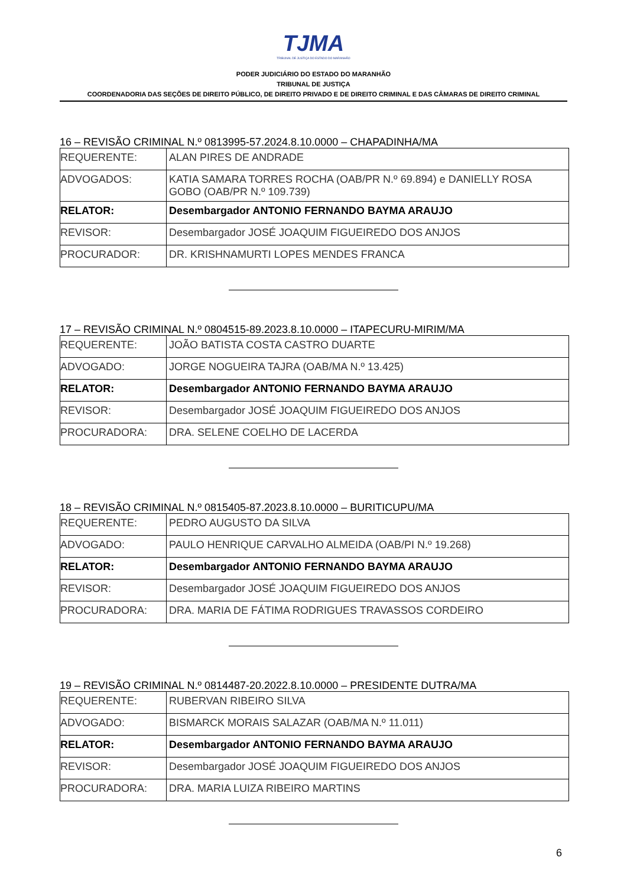TJMA
TRIBUNAL DE JUSTIÇA DO ESTADO DO MARANHÃO
PODER JUDICIÁRIO DO ESTADO DO MARANHÃO
TRIBUNAL DE JUSTIÇA
COORDENADORIA DAS SEÇÕES DE DIREITO PÚBLICO, DE DIREITO PRIVADO E DE DIREITO CRIMINAL E DAS CÂMARAS DE DIREITO CRIMINAL
16 – REVISÃO CRIMINAL N.º 0813995-57.2024.8.10.0000 – CHAPADINHA/MA
| REQUERENTE: | ALAN PIRES DE ANDRADE |
| ADVOGADOS: | KATIA SAMARA TORRES ROCHA (OAB/PR N.º 69.894) e DANIELLY ROSA GOBO (OAB/PR N.º 109.739) |
| RELATOR: | Desembargador ANTONIO FERNANDO BAYMA ARAUJO |
| REVISOR: | Desembargador JOSÉ JOAQUIM FIGUEIREDO DOS ANJOS |
| PROCURADOR: | DR. KRISHNAMURTI LOPES MENDES FRANCA |
17 – REVISÃO CRIMINAL N.º 0804515-89.2023.8.10.0000 – ITAPECURU-MIRIM/MA
| REQUERENTE: | JOÃO BATISTA COSTA CASTRO DUARTE |
| ADVOGADO: | JORGE NOGUEIRA TAJRA (OAB/MA N.º 13.425) |
| RELATOR: | Desembargador ANTONIO FERNANDO BAYMA ARAUJO |
| REVISOR: | Desembargador JOSÉ JOAQUIM FIGUEIREDO DOS ANJOS |
| PROCURADORA: | DRA. SELENE COELHO DE LACERDA |
18 – REVISÃO CRIMINAL N.º 0815405-87.2023.8.10.0000 – BURITICUPU/MA
| REQUERENTE: | PEDRO AUGUSTO DA SILVA |
| ADVOGADO: | PAULO HENRIQUE CARVALHO ALMEIDA (OAB/PI N.º 19.268) |
| RELATOR: | Desembargador ANTONIO FERNANDO BAYMA ARAUJO |
| REVISOR: | Desembargador JOSÉ JOAQUIM FIGUEIREDO DOS ANJOS |
| PROCURADORA: | DRA. MARIA DE FÁTIMA RODRIGUES TRAVASSOS CORDEIRO |
19 – REVISÃO CRIMINAL N.º 0814487-20.2022.8.10.0000 – PRESIDENTE DUTRA/MA
| REQUERENTE: | RUBERVAN RIBEIRO SILVA |
| ADVOGADO: | BISMARCK MORAIS SALAZAR (OAB/MA N.º 11.011) |
| RELATOR: | Desembargador ANTONIO FERNANDO BAYMA ARAUJO |
| REVISOR: | Desembargador JOSÉ JOAQUIM FIGUEIREDO DOS ANJOS |
| PROCURADORA: | DRA. MARIA LUIZA RIBEIRO MARTINS |
6